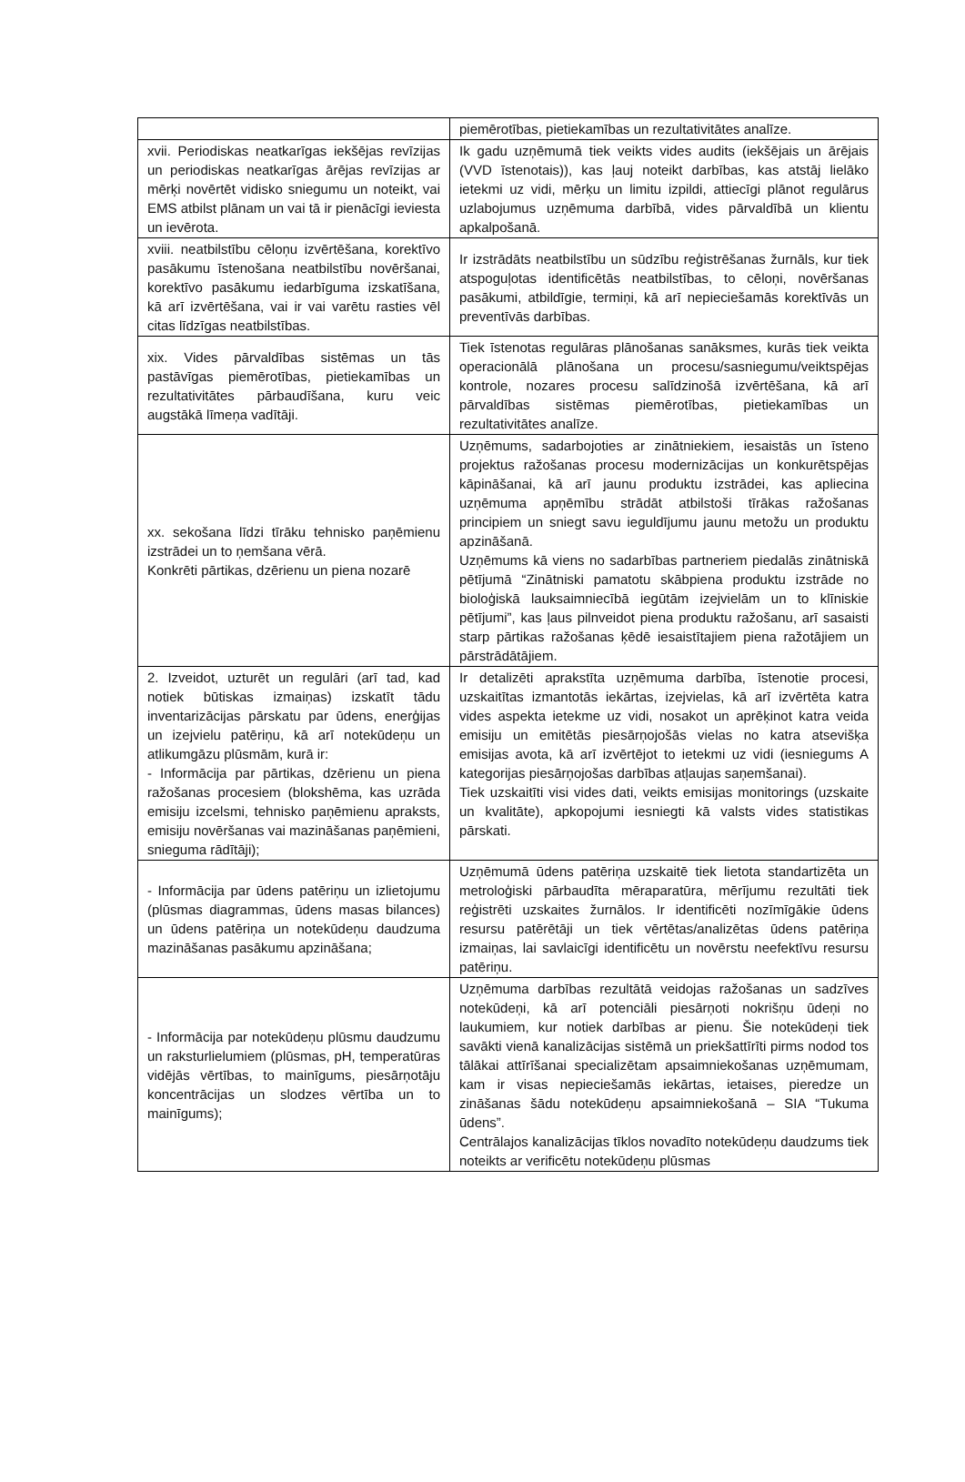| | piemērotības, pietiekamības un rezultativitātes analīze. |
| xvii. Periodiskas neatkarīgas iekšējas revīzijas un periodiskas neatkarīgas ārējas revīzijas ar mērķi novērtēt vidisko sniegumu un noteikt, vai EMS atbilst plānam un vai tā ir pienācīgi ieviesta un ievērota. | Ik gadu uzņēmumā tiek veikts vides audits (iekšējais un ārējais (VVD īstenotais)), kas ļauj noteikt darbības, kas atstāj lielāko ietekmi uz vidi, mērķu un limitu izpildi, attiecīgi plānot regulārus uzlabojumus uzņēmuma darbībā, vides pārvaldībā un klientu apkalpošanā. |
| xviii. neatbilstību cēloņu izvērtēšana, korektīvo pasākumu īstenošana neatbilstību novēršanai, korektīvo pasākumu iedarbīguma izskatīšana, kā arī izvērtēšana, vai ir vai varētu rasties vēl citas līdzīgas neatbilstības. | Ir izstrādāts neatbilstību un sūdzību reģistrēšanas žurnāls, kur tiek atspoguļotas identificētās neatbilstības, to cēloņi, novēršanas pasākumi, atbildīgie, termiņi, kā arī nepieciešamās korektīvās un preventīvās darbības. |
| xix. Vides pārvaldības sistēmas un tās pastāvīgas piemērotības, pietiekamības un rezultativitātes pārbaudīšana, kuru veic augstākā līmeņa vadītāji. | Tiek īstenotas regulāras plānošanas sanāksmes, kurās tiek veikta operacionālā plānošana un procesu/sasniegumu/veiktspējas kontrole, nozares procesu salīdzinošā izvērtēšana, kā arī pārvaldības sistēmas piemērotības, pietiekamības un rezultativitātes analīze. |
| xx. sekošana līdzi tīrāku tehnisko paņēmienu izstrādei un to ņemšana vērā. Konkrēti pārtikas, dzērienu un piena nozarē | Uzņēmums, sadarbojoties ar zinātniekiem, iesaistās un īsteno projektus ražošanas procesu modernizācijas un konkurētspējas kāpināšanai, kā arī jaunu produktu izstrādei, kas apliecina uzņēmuma apņēmību strādāt atbilstoši tīrākas ražošanas principiem un sniegt savu ieguldījumu jaunu metožu un produktu apzināšanā. Uzņēmums kā viens no sadarbības partneriem piedalās zinātniskā pētījumā “Zinātniski pamatotu skābpiena produktu izstrāde no bioloģiskā lauksaimniecībā iegūtām izejvielām un to klīniskie pētījumi”, kas ļaus pilnveidot piena produktu ražošanu, arī sasaisti starp pārtikas ražošanas ķēdē iesaistītajiem piena ražotājiem un pārstrādātājiem. |
| 2. Izveidot, uzturēt un regulāri (arī tad, kad notiek būtiskas izmaiņas) izskatīt tādu inventarizācijas pārskatu par ūdens, enerģijas un izejvielu patēriņu, kā arī notekūdeņu un atlikumgāzu plūsmām, kurā ir: - Informācija par pārtikas, dzērienu un piena ražošanas procesiem (blokshēma, kas uzrāda emisiju izcelsmi, tehnisko paņēmienu apraksts, emisiju novēršanas vai mazināšanas paņēmieni, snieguma rādītāji); | Ir detalizēti aprakstīta uzņēmuma darbība, īstenotie procesi, uzskaitītas izmantotās iekārtas, izejvielas, kā arī izvērtēta katra vides aspekta ietekme uz vidi, nosakot un aprēķinot katra veida emisiju un emitētās piesārņojošās vielas no katra atsevišķa emisijas avota, kā arī izvērtējot to ietekmi uz vidi (iesniegums A kategorijas piesārņojošas darbības atļaujas saņemšanai). Tiek uzskaitīti visi vides dati, veikts emisijas monitorings (uzskaite un kvalitāte), apkopojumi iesniegti kā valsts vides statistikas pārskati. |
| - Informācija par ūdens patēriņu un izlietojumu (plūsmas diagrammas, ūdens masas bilances) un ūdens patēriņa un notekūdeņu daudzuma mazināšanas pasākumu apzināšana; | Uzņēmumā ūdens patēriņa uzskaitē tiek lietota standartizēta un metroloģiski pārbaudīta mēraparatūra, mērījumu rezultāti tiek reģistrēti uzskaites žurnālos. Ir identificēti nozīmīgākie ūdens resursu patērētāji un tiek vērtētas/analizētas ūdens patēriņa izmaiņas, lai savlaicīgi identificētu un novērstu neefektīvu resursu patēriņu. |
| - Informācija par notekūdeņu plūsmu daudzumu un raksturlielumiem (plūsmas, pH, temperatūras vidējās vērtības, to mainīgums, piesārņotāju koncentrācijas un slodzes vērtība un to mainīgums); | Uzņēmuma darbības rezultātā veidojas ražošanas un sadzīves notekūdeņi, kā arī potenciāli piesārņoti nokrišņu ūdeņi no laukumiem, kur notiek darbības ar pienu. Šie notekūdeņi tiek savākti vienā kanalizācijas sistēmā un priekšattīrīti pirms nodod tos tālākai attīrīšanai specializētam apsaimniekošanas uzņēmumam, kam ir visas nepieciešamās iekārtas, ietaises, pieredze un zināšanas šādu notekūdeņu apsaimniekošanā – SIA “Tukuma ūdens”. Centrālajos kanalizācijas tīklos novadīto notekūdeņu daudzums tiek noteikts ar verificētu notekūdeņu plūsmas |